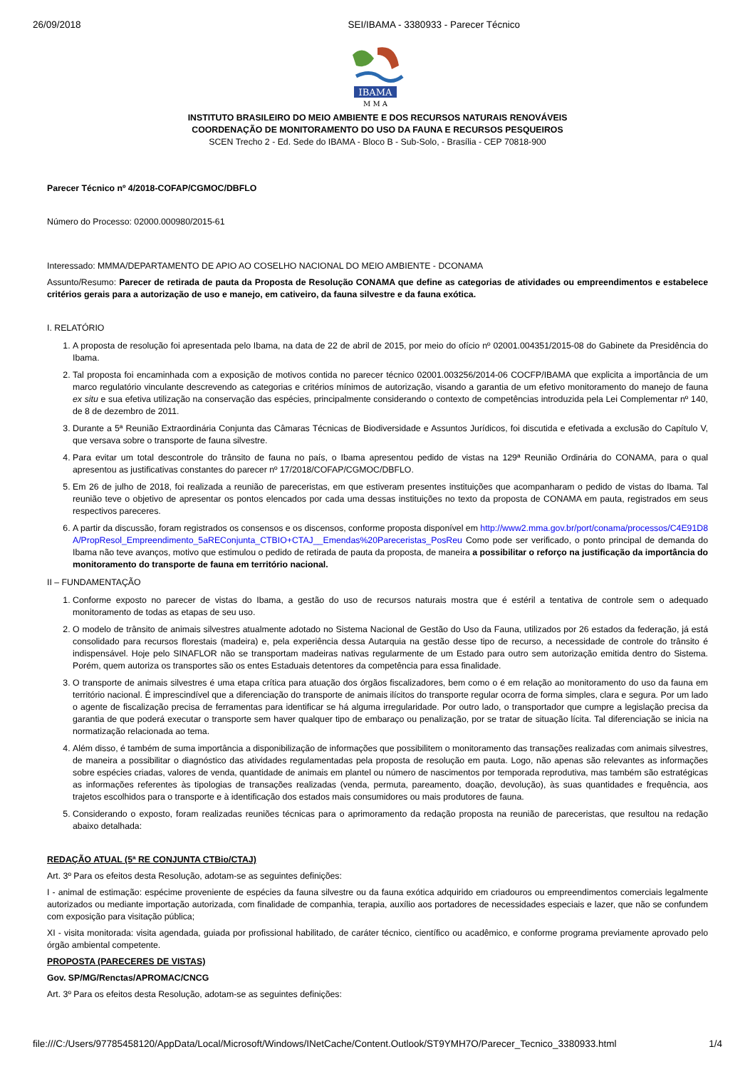26/09/2018 SEI/IBAMA - 3380933 - Parecer Técnico
IBAMA
M M A
INSTITUTO BRASILEIRO DO MEIO AMBIENTE E DOS RECURSOS NATURAIS RENOVÁVEIS
COORDENAÇÃO DE MONITORAMENTO DO USO DA FAUNA E RECURSOS PESQUEIROS
SCEN Trecho 2 - Ed. Sede do IBAMA - Bloco B - Sub-Solo, - Brasília - CEP 70818-900
Parecer Técnico nº 4/2018-COFAP/CGMOC/DBFLO
Número do Processo: 02000.000980/2015-61
Interessado: MMMA/DEPARTAMENTO DE APIO AO COSELHO NACIONAL DO MEIO AMBIENTE - DCONAMA
Assunto/Resumo: Parecer de retirada de pauta da Proposta de Resolução CONAMA que define as categorias de atividades ou empreendimentos e estabelece critérios gerais para a autorização de uso e manejo, em cativeiro, da fauna silvestre e da fauna exótica.
I. RELATÓRIO
1. A proposta de resolução foi apresentada pelo Ibama, na data de 22 de abril de 2015, por meio do ofício nº 02001.004351/2015-08 do Gabinete da Presidência do Ibama.
2. Tal proposta foi encaminhada com a exposição de motivos contida no parecer técnico 02001.003256/2014-06 COCFP/IBAMA que explicita a importância de um marco regulatório vinculante descrevendo as categorias e critérios mínimos de autorização, visando a garantia de um efetivo monitoramento do manejo de fauna ex situ e sua efetiva utilização na conservação das espécies, principalmente considerando o contexto de competências introduzida pela Lei Complementar nº 140, de 8 de dezembro de 2011.
3. Durante a 5ª Reunião Extraordinária Conjunta das Câmaras Técnicas de Biodiversidade e Assuntos Jurídicos, foi discutida e efetivada a exclusão do Capítulo V, que versava sobre o transporte de fauna silvestre.
4. Para evitar um total descontrole do trânsito de fauna no país, o Ibama apresentou pedido de vistas na 129ª Reunião Ordinária do CONAMA, para o qual apresentou as justificativas constantes do parecer nº 17/2018/COFAP/CGMOC/DBFLO.
5. Em 26 de julho de 2018, foi realizada a reunião de pareceristas, em que estiveram presentes instituições que acompanharam o pedido de vistas do Ibama. Tal reunião teve o objetivo de apresentar os pontos elencados por cada uma dessas instituições no texto da proposta de CONAMA em pauta, registrados em seus respectivos pareceres.
6. A partir da discussão, foram registrados os consensos e os discensos, conforme proposta disponível em http://www2.mma.gov.br/port/conama/processos/C4E91D8A/PropResol_Empreendimento_5aREConjunta_CTBIO+CTAJ__Emendas%20Pareceristas_PosReu Como pode ser verificado, o ponto principal de demanda do Ibama não teve avanços, motivo que estimulou o pedido de retirada de pauta da proposta, de maneira a possibilitar o reforço na justificação da importância do monitoramento do transporte de fauna em território nacional.
II – FUNDAMENTAÇÃO
1. Conforme exposto no parecer de vistas do Ibama, a gestão do uso de recursos naturais mostra que é estéril a tentativa de controle sem o adequado monitoramento de todas as etapas de seu uso.
2. O modelo de trânsito de animais silvestres atualmente adotado no Sistema Nacional de Gestão do Uso da Fauna, utilizados por 26 estados da federação, já está consolidado para recursos florestais (madeira) e, pela experiência dessa Autarquia na gestão desse tipo de recurso, a necessidade de controle do trânsito é indispensável. Hoje pelo SINAFLOR não se transportam madeiras nativas regularmente de um Estado para outro sem autorização emitida dentro do Sistema. Porém, quem autoriza os transportes são os entes Estaduais detentores da competência para essa finalidade.
3. O transporte de animais silvestres é uma etapa crítica para atuação dos órgãos fiscalizadores, bem como o é em relação ao monitoramento do uso da fauna em território nacional. É imprescindível que a diferenciação do transporte de animais ilícitos do transporte regular ocorra de forma simples, clara e segura. Por um lado o agente de fiscalização precisa de ferramentas para identificar se há alguma irregularidade. Por outro lado, o transportador que cumpre a legislação precisa da garantia de que poderá executar o transporte sem haver qualquer tipo de embaraço ou penalização, por se tratar de situação lícita. Tal diferenciação se inicia na normatização relacionada ao tema.
4. Além disso, é também de suma importância a disponibilização de informações que possibilitem o monitoramento das transações realizadas com animais silvestres, de maneira a possibilitar o diagnóstico das atividades regulamentadas pela proposta de resolução em pauta. Logo, não apenas são relevantes as informações sobre espécies criadas, valores de venda, quantidade de animais em plantel ou número de nascimentos por temporada reprodutiva, mas também são estratégicas as informações referentes às tipologias de transações realizadas (venda, permuta, pareamento, doação, devolução), às suas quantidades e frequência, aos trajetos escolhidos para o transporte e à identificação dos estados mais consumidores ou mais produtores de fauna.
5. Considerando o exposto, foram realizadas reuniões técnicas para o aprimoramento da redação proposta na reunião de pareceristas, que resultou na redação abaixo detalhada:
REDAÇÃO ATUAL (5ª RE CONJUNTA CTBio/CTAJ)
Art. 3º Para os efeitos desta Resolução, adotam-se as seguintes definições:
I - animal de estimação: espécime proveniente de espécies da fauna silvestre ou da fauna exótica adquirido em criadouros ou empreendimentos comerciais legalmente autorizados ou mediante importação autorizada, com finalidade de companhia, terapia, auxílio aos portadores de necessidades especiais e lazer, que não se confundem com exposição para visitação pública;
XI - visita monitorada: visita agendada, guiada por profissional habilitado, de caráter técnico, científico ou acadêmico, e conforme programa previamente aprovado pelo órgão ambiental competente.
PROPOSTA (PARECERES DE VISTAS)
Gov. SP/MG/Renctas/APROMAC/CNCG
Art. 3º Para os efeitos desta Resolução, adotam-se as seguintes definições:
file:///C:/Users/97785458120/AppData/Local/Microsoft/Windows/INetCache/Content.Outlook/ST9YMH7O/Parecer_Tecnico_3380933.html 1/4